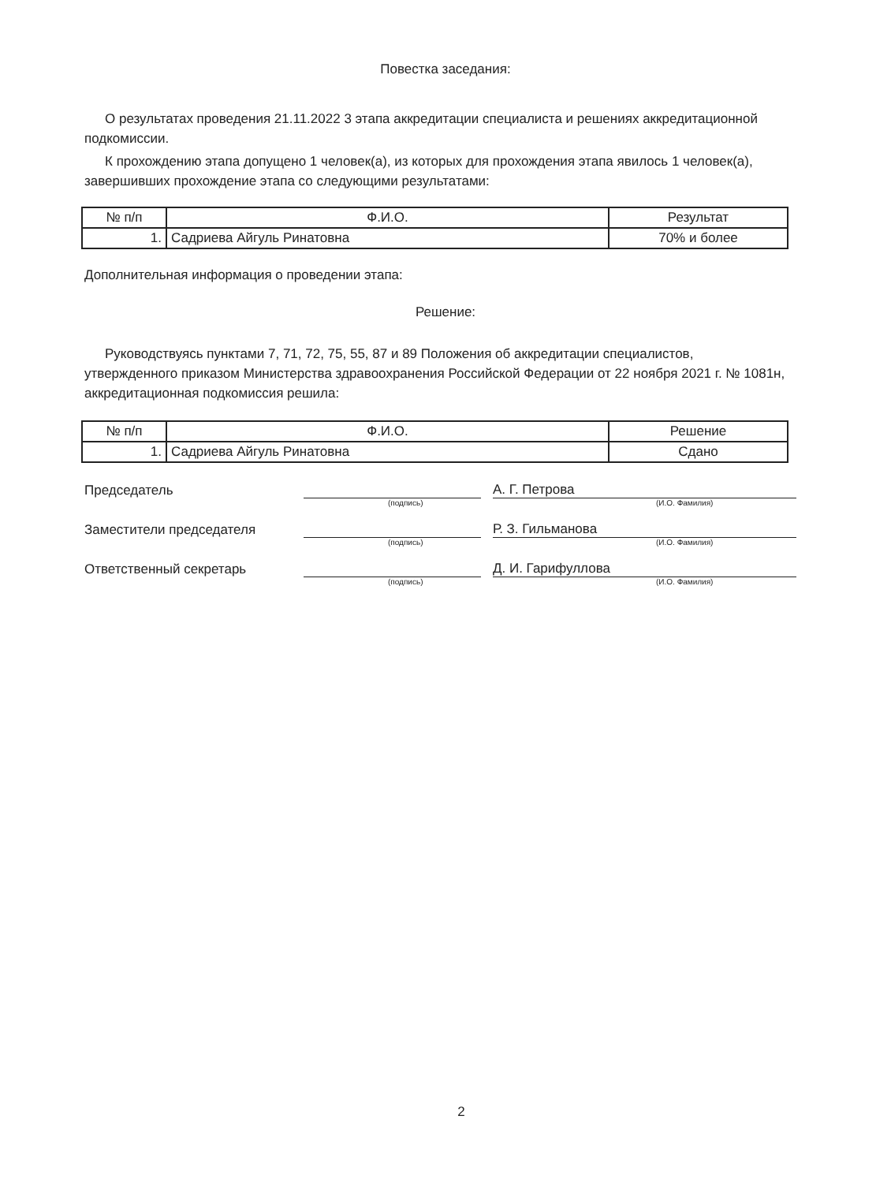Повестка заседания:
О результатах проведения 21.11.2022 3 этапа аккредитации специалиста и решениях аккредитационной подкомиссии.
К прохождению этапа допущено 1 человек(а), из которых для прохождения этапа явилось 1 человек(а), завершивших прохождение этапа со следующими результатами:
| № п/п | Ф.И.О. | Результат |
| --- | --- | --- |
| 1. | Садриева Айгуль Ринатовна | 70% и более |
Дополнительная информация о проведении этапа:
Решение:
Руководствуясь пунктами 7, 71, 72, 75, 55, 87 и 89 Положения об аккредитации специалистов, утвержденного приказом Министерства здравоохранения Российской Федерации от 22 ноября 2021 г. № 1081н, аккредитационная подкомиссия решила:
| № п/п | Ф.И.О. | Решение |
| --- | --- | --- |
| 1. | Садриева Айгуль Ринатовна | Сдано |
Председатель
А. Г. Петрова
(подпись) (И.О. Фамилия)
Заместители председателя
Р. З. Гильманова
(подпись) (И.О. Фамилия)
Ответственный секретарь
Д. И. Гарифуллова
(подпись) (И.О. Фамилия)
2